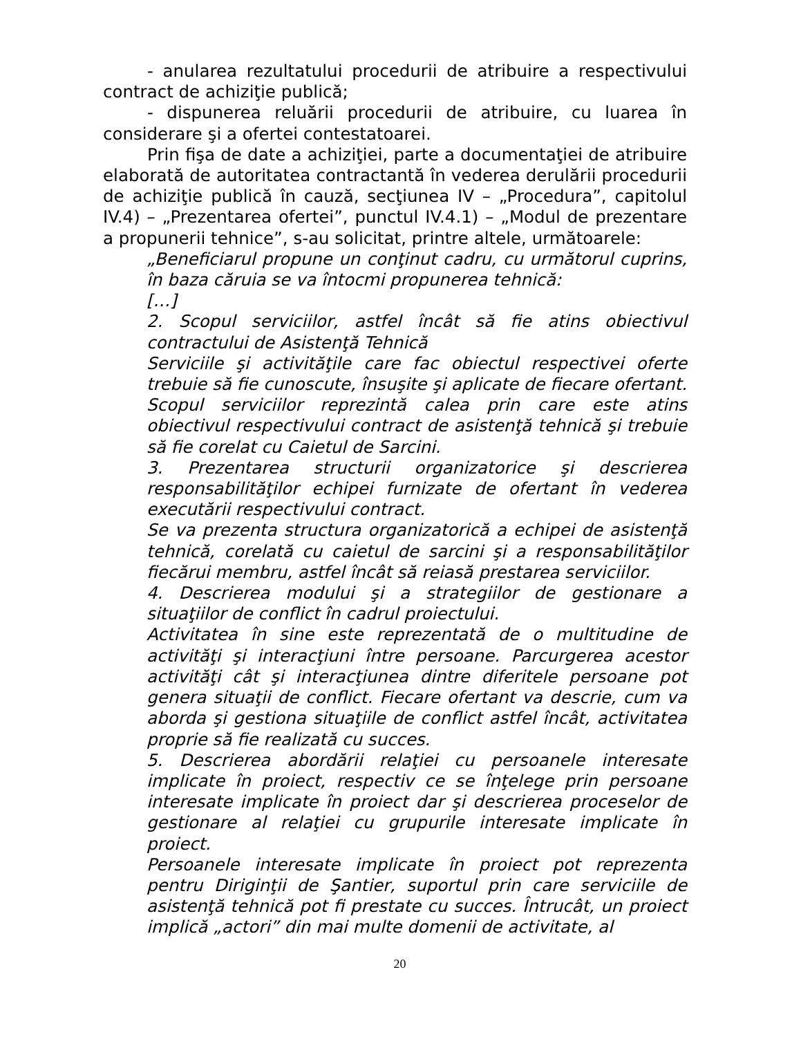- anularea rezultatului procedurii de atribuire a respectivului contract de achiziţie publică;
- dispunerea reluării procedurii de atribuire, cu luarea în considerare şi a ofertei contestatoarei.
Prin fişa de date a achiziţiei, parte a documentaţiei de atribuire elaborată de autoritatea contractantă în vederea derulării procedurii de achiziţie publică în cauză, secţiunea IV – „Procedura”, capitolul IV.4) – „Prezentarea ofertei”, punctul IV.4.1) – „Modul de prezentare a propunerii tehnice”, s-au solicitat, printre altele, următoarele:
„Beneficiarul propune un conţinut cadru, cu următorul cuprins, în baza căruia se va întocmi propunerea tehnică:
[…]
2. Scopul serviciilor, astfel încât să fie atins obiectivul contractului de Asistenţă Tehnică
Serviciile şi activităţile care fac obiectul respectivei oferte trebuie să fie cunoscute, însuşite şi aplicate de fiecare ofertant. Scopul serviciilor reprezintă calea prin care este atins obiectivul respectivului contract de asistenţă tehnică şi trebuie să fie corelat cu Caietul de Sarcini.
3. Prezentarea structurii organizatorice şi descrierea responsabilităţilor echipei furnizate de ofertant în vederea executării respectivului contract.
Se va prezenta structura organizatorică a echipei de asistenţă tehnică, corelată cu caietul de sarcini şi a responsabilităţilor fiecărui membru, astfel încât să reiasă prestarea serviciilor.
4. Descrierea modului şi a strategiilor de gestionare a situaţiilor de conflict în cadrul proiectului.
Activitatea în sine este reprezentată de o multitudine de activităţi şi interacţiuni între persoane. Parcurgerea acestor activităţi cât şi interacţiunea dintre diferitele persoane pot genera situaţii de conflict. Fiecare ofertant va descrie, cum va aborda şi gestiona situaţiile de conflict astfel încât, activitatea proprie să fie realizată cu succes.
5. Descrierea abordării relaţiei cu persoanele interesate implicate în proiect, respectiv ce se înţelege prin persoane interesate implicate în proiect dar şi descrierea proceselor de gestionare al relaţiei cu grupurile interesate implicate în proiect.
Persoanele interesate implicate în proiect pot reprezenta pentru Diriginţii de Şantier, suportul prin care serviciile de asistenţă tehnică pot fi prestate cu succes. Întrucât, un proiect implică „actori” din mai multe domenii de activitate, al
20